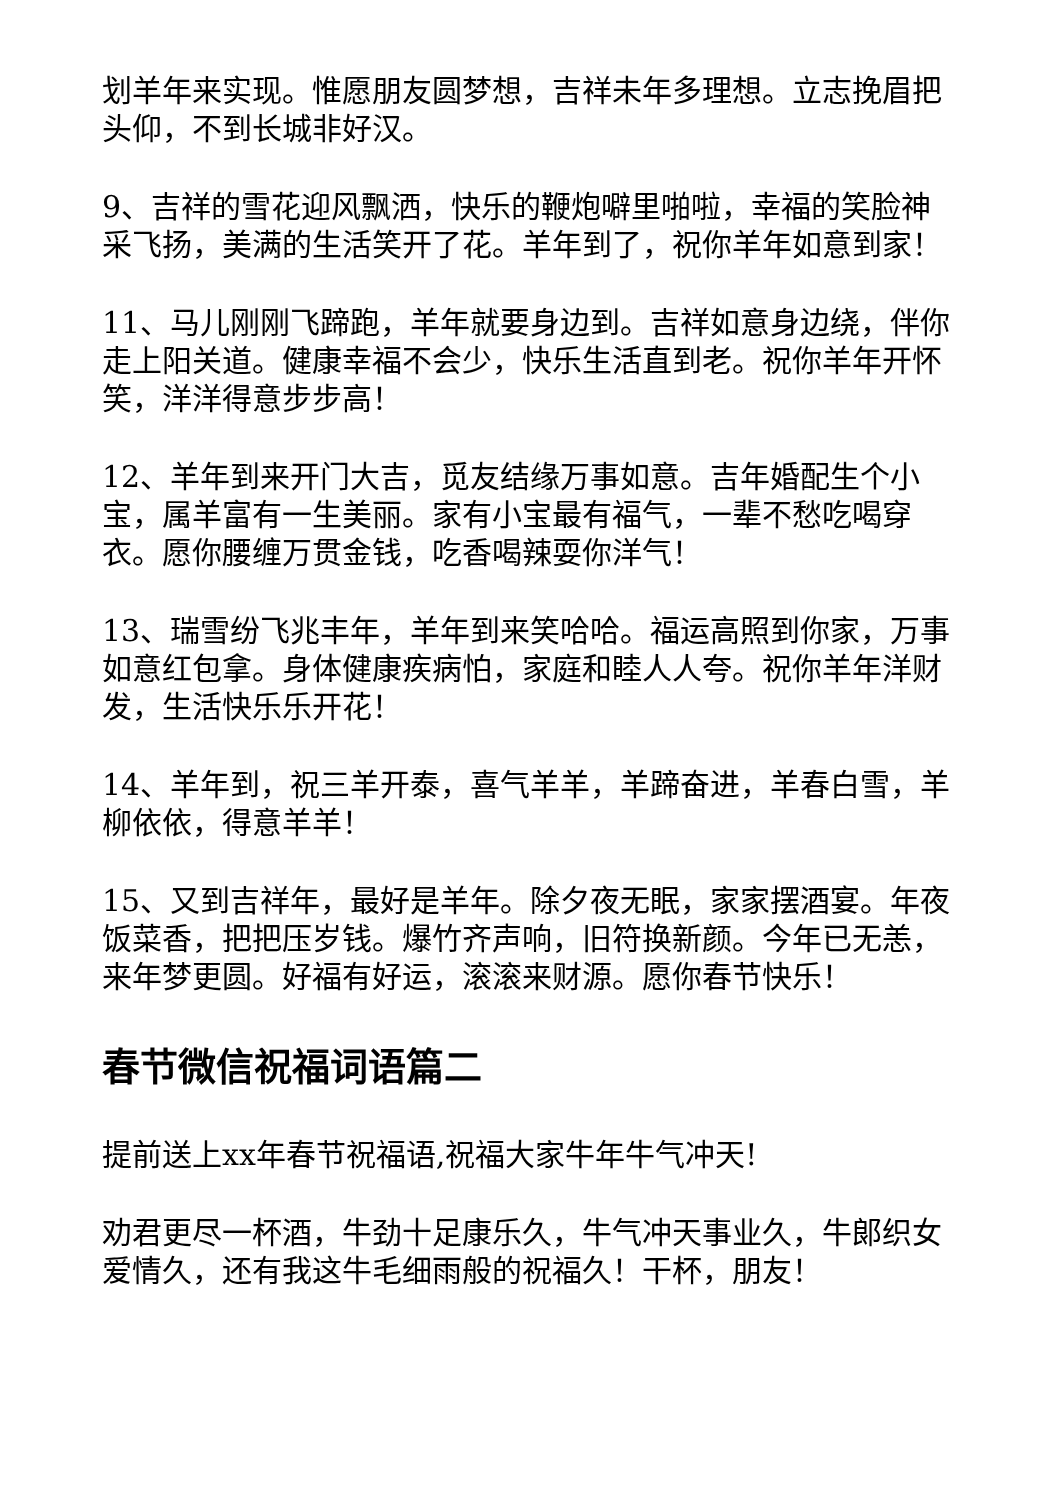划羊年来实现。惟愿朋友圆梦想，吉祥未年多理想。立志挽眉把头仰，不到长城非好汉。
9、吉祥的雪花迎风飘洒，快乐的鞭炮噼里啪啦，幸福的笑脸神采飞扬，美满的生活笑开了花。羊年到了，祝你羊年如意到家！
11、马儿刚刚飞蹄跑，羊年就要身边到。吉祥如意身边绕，伴你走上阳关道。健康幸福不会少，快乐生活直到老。祝你羊年开怀笑，洋洋得意步步高！
12、羊年到来开门大吉，觅友结缘万事如意。吉年婚配生个小宝，属羊富有一生美丽。家有小宝最有福气，一辈不愁吃喝穿衣。愿你腰缠万贯金钱，吃香喝辣耍你洋气！
13、瑞雪纷飞兆丰年，羊年到来笑哈哈。福运高照到你家，万事如意红包拿。身体健康疾病怕，家庭和睦人人夸。祝你羊年洋财发，生活快乐乐开花！
14、羊年到，祝三羊开泰，喜气羊羊，羊蹄奋进，羊春白雪，羊柳依依，得意羊羊！
15、又到吉祥年，最好是羊年。除夕夜无眠，家家摆酒宴。年夜饭菜香，把把压岁钱。爆竹齐声响，旧符换新颜。今年已无恙，来年梦更圆。好福有好运，滚滚来财源。愿你春节快乐！
春节微信祝福词语篇二
提前送上xx年春节祝福语,祝福大家牛年牛气冲天!
劝君更尽一杯酒，牛劲十足康乐久，牛气冲天事业久，牛郎织女爱情久，还有我这牛毛细雨般的祝福久！干杯，朋友！